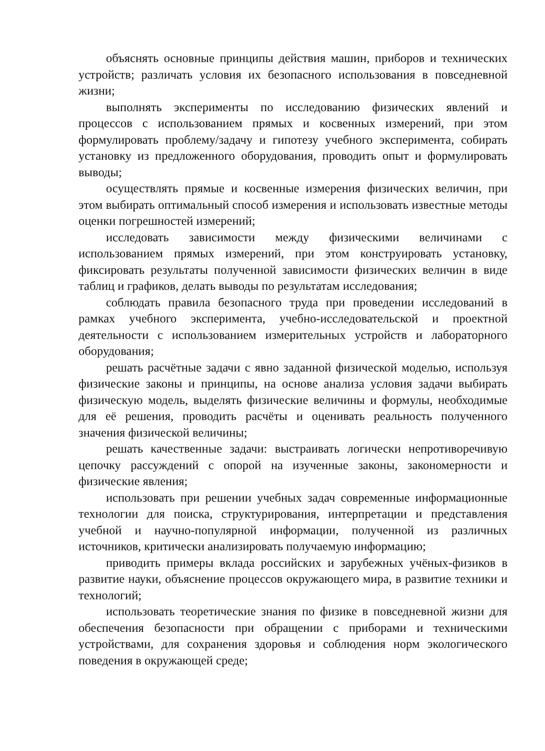объяснять основные принципы действия машин, приборов и технических устройств; различать условия их безопасного использования в повседневной жизни;
выполнять эксперименты по исследованию физических явлений и процессов с использованием прямых и косвенных измерений, при этом формулировать проблему/задачу и гипотезу учебного эксперимента, собирать установку из предложенного оборудования, проводить опыт и формулировать выводы;
осуществлять прямые и косвенные измерения физических величин, при этом выбирать оптимальный способ измерения и использовать известные методы оценки погрешностей измерений;
исследовать зависимости между физическими величинами с использованием прямых измерений, при этом конструировать установку, фиксировать результаты полученной зависимости физических величин в виде таблиц и графиков, делать выводы по результатам исследования;
соблюдать правила безопасного труда при проведении исследований в рамках учебного эксперимента, учебно-исследовательской и проектной деятельности с использованием измерительных устройств и лабораторного оборудования;
решать расчётные задачи с явно заданной физической моделью, используя физические законы и принципы, на основе анализа условия задачи выбирать физическую модель, выделять физические величины и формулы, необходимые для её решения, проводить расчёты и оценивать реальность полученного значения физической величины;
решать качественные задачи: выстраивать логически непротиворечивую цепочку рассуждений с опорой на изученные законы, закономерности и физические явления;
использовать при решении учебных задач современные информационные технологии для поиска, структурирования, интерпретации и представления учебной и научно-популярной информации, полученной из различных источников, критически анализировать получаемую информацию;
приводить примеры вклада российских и зарубежных учёных-физиков в развитие науки, объяснение процессов окружающего мира, в развитие техники и технологий;
использовать теоретические знания по физике в повседневной жизни для обеспечения безопасности при обращении с приборами и техническими устройствами, для сохранения здоровья и соблюдения норм экологического поведения в окружающей среде;